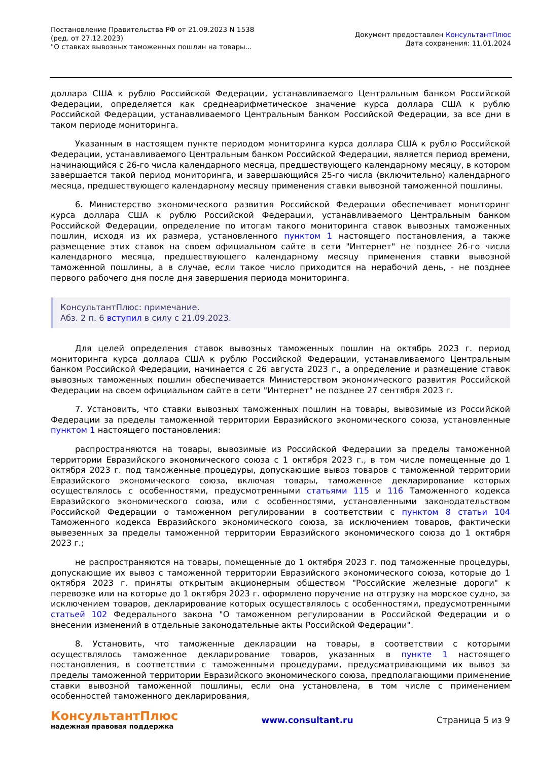Постановление Правительства РФ от 21.09.2023 N 1538
(ред. от 27.12.2023)
"О ставках вывозных таможенных пошлин на товары...
Документ предоставлен КонсультантПлюс
Дата сохранения: 11.01.2024
доллара США к рублю Российской Федерации, устанавливаемого Центральным банком Российской Федерации, определяется как среднеарифметическое значение курса доллара США к рублю Российской Федерации, устанавливаемого Центральным банком Российской Федерации, за все дни в таком периоде мониторинга.
Указанным в настоящем пункте периодом мониторинга курса доллара США к рублю Российской Федерации, устанавливаемого Центральным банком Российской Федерации, является период времени, начинающийся с 26-го числа календарного месяца, предшествующего календарному месяцу, в котором завершается такой период мониторинга, и завершающийся 25-го числа (включительно) календарного месяца, предшествующего календарному месяцу применения ставки вывозной таможенной пошлины.
6. Министерство экономического развития Российской Федерации обеспечивает мониторинг курса доллара США к рублю Российской Федерации, устанавливаемого Центральным банком Российской Федерации, определение по итогам такого мониторинга ставок вывозных таможенных пошлин, исходя из их размера, установленного пунктом 1 настоящего постановления, а также размещение этих ставок на своем официальном сайте в сети "Интернет" не позднее 26-го числа календарного месяца, предшествующего календарному месяцу применения ставки вывозной таможенной пошлины, а в случае, если такое число приходится на нерабочий день, - не позднее первого рабочего дня после дня завершения периода мониторинга.
КонсультантПлюс: примечание.
Абз. 2 п. 6 вступил в силу с 21.09.2023.
Для целей определения ставок вывозных таможенных пошлин на октябрь 2023 г. период мониторинга курса доллара США к рублю Российской Федерации, устанавливаемого Центральным банком Российской Федерации, начинается с 26 августа 2023 г., а определение и размещение ставок вывозных таможенных пошлин обеспечивается Министерством экономического развития Российской Федерации на своем официальном сайте в сети "Интернет" не позднее 27 сентября 2023 г.
7. Установить, что ставки вывозных таможенных пошлин на товары, вывозимые из Российской Федерации за пределы таможенной территории Евразийского экономического союза, установленные пунктом 1 настоящего постановления:
распространяются на товары, вывозимые из Российской Федерации за пределы таможенной территории Евразийского экономического союза с 1 октября 2023 г., в том числе помещенные до 1 октября 2023 г. под таможенные процедуры, допускающие вывоз товаров с таможенной территории Евразийского экономического союза, включая товары, таможенное декларирование которых осуществлялось с особенностями, предусмотренными статьями 115 и 116 Таможенного кодекса Евразийского экономического союза, или с особенностями, установленными законодательством Российской Федерации о таможенном регулировании в соответствии с пунктом 8 статьи 104 Таможенного кодекса Евразийского экономического союза, за исключением товаров, фактически вывезенных за пределы таможенной территории Евразийского экономического союза до 1 октября 2023 г.;
не распространяются на товары, помещенные до 1 октября 2023 г. под таможенные процедуры, допускающие их вывоз с таможенной территории Евразийского экономического союза, которые до 1 октября 2023 г. приняты открытым акционерным обществом "Российские железные дороги" к перевозке или на которые до 1 октября 2023 г. оформлено поручение на отгрузку на морское судно, за исключением товаров, декларирование которых осуществлялось с особенностями, предусмотренными статьей 102 Федерального закона "О таможенном регулировании в Российской Федерации и о внесении изменений в отдельные законодательные акты Российской Федерации".
8. Установить, что таможенные декларации на товары, в соответствии с которыми осуществлялось таможенное декларирование товаров, указанных в пункте 1 настоящего постановления, в соответствии с таможенными процедурами, предусматривающими их вывоз за пределы таможенной территории Евразийского экономического союза, предполагающими применение ставки вывозной таможенной пошлины, если она установлена, в том числе с применением особенностей таможенного декларирования,
КонсультантПлюс
надежная правовая поддержка
www.consultant.ru Страница 5 из 9